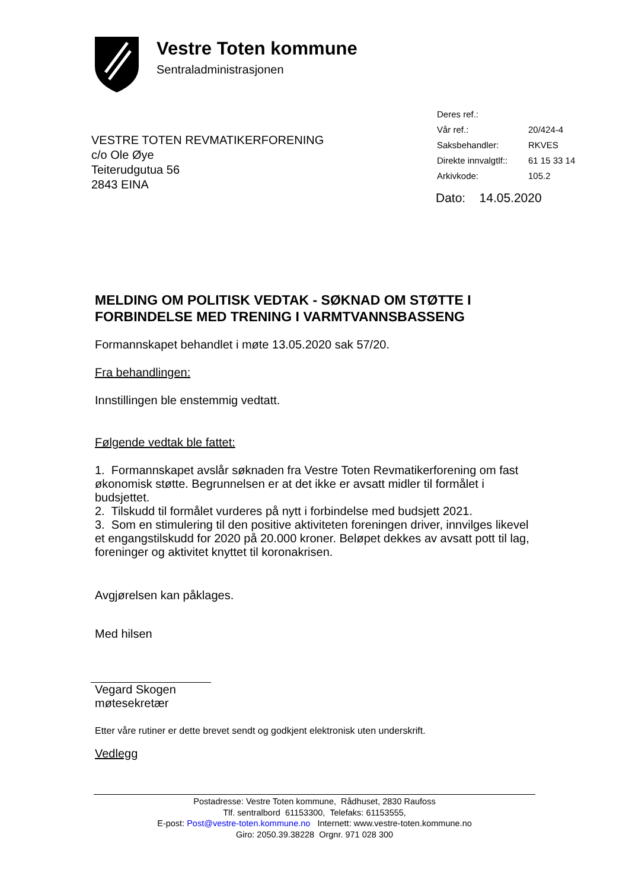Vestre Toten kommune
Sentraladministrasjonen
| Deres ref.: | |
| Vår ref.: | 20/424-4 |
| Saksbehandler: | RKVES |
| Direkte innvalgtlf:: | 61 15 33 14 |
| Arkivkode: | 105.2 |
VESTRE TOTEN REVMATIKERFORENING
c/o Ole Øye
Teiterudgutua 56
2843 EINA
Dato: 14.05.2020
MELDING OM POLITISK VEDTAK - SØKNAD OM STØTTE I FORBINDELSE MED TRENING I VARMTVANNSBASSENG
Formannskapet behandlet i møte 13.05.2020 sak 57/20.
Fra behandlingen:
Innstillingen ble enstemmig vedtatt.
Følgende vedtak ble fattet:
1. Formannskapet avslår søknaden fra Vestre Toten Revmatikerforening om fast økonomisk støtte. Begrunnelsen er at det ikke er avsatt midler til formålet i budsjettet.
2. Tilskudd til formålet vurderes på nytt i forbindelse med budsjett 2021.
3. Som en stimulering til den positive aktiviteten foreningen driver, innvilges likevel et engangstilskudd for 2020 på 20.000 kroner. Beløpet dekkes av avsatt pott til lag, foreninger og aktivitet knyttet til koronakrisen.
Avgjørelsen kan påklages.
Med hilsen
Vegard Skogen
møtesekretær
Etter våre rutiner er dette brevet sendt og godkjent elektronisk uten underskrift.
Vedlegg
Postadresse: Vestre Toten kommune, Rådhuset, 2830 Raufoss
Tlf. sentralbord 61153300, Telefaks: 61153555,
E-post: Post@vestre-toten.kommune.no Internett: www.vestre-toten.kommune.no
Giro: 2050.39.38228 Orgnr. 971 028 300